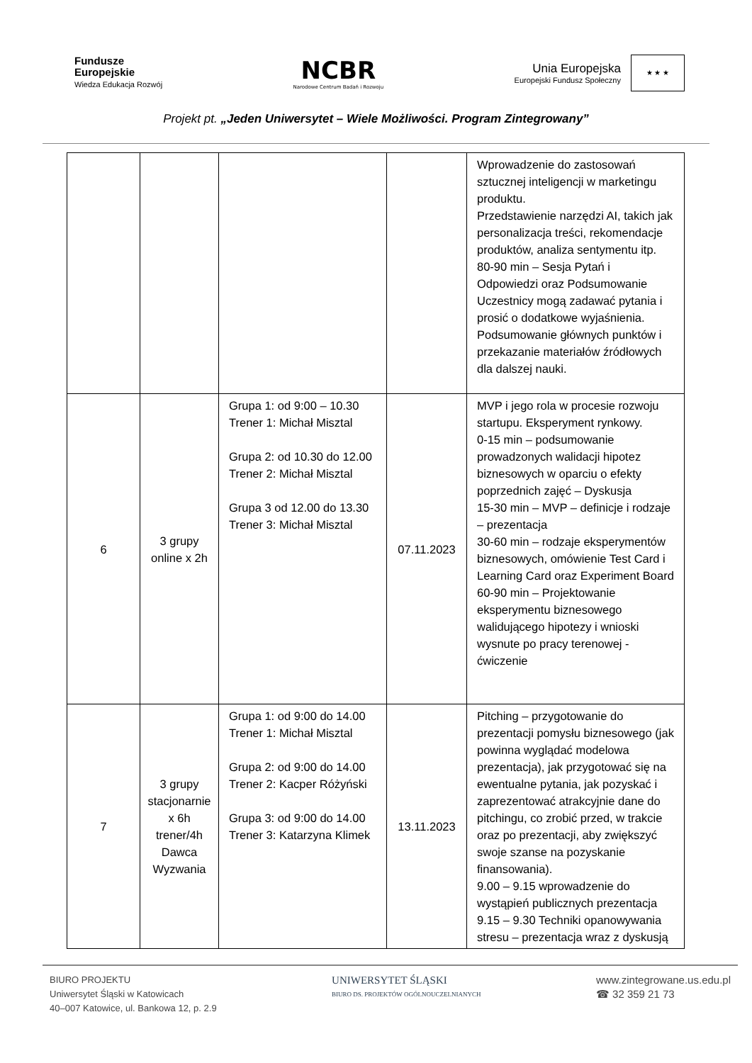Fundusze
Europejskie
Wiedza Edukacja Rozwój
NCBR
Narodowe Centrum Badań i Rozwoju
Unia Europejska
Europejski Fundusz Społeczny
★ ★ ★
Projekt pt. „Jeden Uniwersytet – Wiele Możliwości. Program Zintegrowany”
| | | | | Wprowadzenie do zastosowań sztucznej inteligencji w marketingu produktu. Przedstawienie narzędzi AI, takich jak personalizacja treści, rekomendacje produktów, analiza sentymentu itp. 80-90 min – Sesja Pytań i Odpowiedzi oraz Podsumowanie Uczestnicy mogą zadawać pytania i prosić o dodatkowe wyjaśnienia. Podsumowanie głównych punktów i przekazanie materiałów źródłowych dla dalszej nauki. |
| 6 | 3 grupy online x 2h | Grupa 1: od 9:00 – 10.30 Trener 1: Michał Misztal Grupa 2: od 10.30 do 12.00 Trener 2: Michał Misztal Grupa 3 od 12.00 do 13.30 Trener 3: Michał Misztal | 07.11.2023 | MVP i jego rola w procesie rozwoju startupu. Eksperyment rynkowy. 0-15 min – podsumowanie prowadzonych walidacji hipotez biznesowych w oparciu o efekty poprzednich zajęć – Dyskusja 15-30 min – MVP – definicje i rodzaje – prezentacja 30-60 min – rodzaje eksperymentów biznesowych, omówienie Test Card i Learning Card oraz Experiment Board 60-90 min – Projektowanie eksperymentu biznesowego walidującego hipotezy i wnioski wysnute po pracy terenowej - ćwiczenie |
| 7 | 3 grupy stacjonarnie x 6h trener/4h Dawca Wyzwania | Grupa 1: od 9:00 do 14.00 Trener 1: Michał Misztal Grupa 2: od 9:00 do 14.00 Trener 2: Kacper Różyński Grupa 3: od 9:00 do 14.00 Trener 3: Katarzyna Klimek | 13.11.2023 | Pitching – przygotowanie do prezentacji pomysłu biznesowego (jak powinna wyglądać modelowa prezentacja), jak przygotować się na ewentualne pytania, jak pozyskać i zaprezentować atrakcyjnie dane do pitchingu, co zrobić przed, w trakcie oraz po prezentacji, aby zwiększyć swoje szanse na pozyskanie finansowania). 9.00 – 9.15 wprowadzenie do wystąpień publicznych prezentacja 9.15 – 9.30 Techniki opanowywania stresu – prezentacja wraz z dyskusją |
BIURO PROJEKTU
Uniwersytet Śląski w Katowicach
40–007 Katowice, ul. Bankowa 12, p. 2.9
UNIWERSYTET ŚLĄSKI
BIURO DS. PROJEKTÓW OGÓLNOUCZELNIANYCH
www.zintegrowane.us.edu.pl
☎ 32 359 21 73